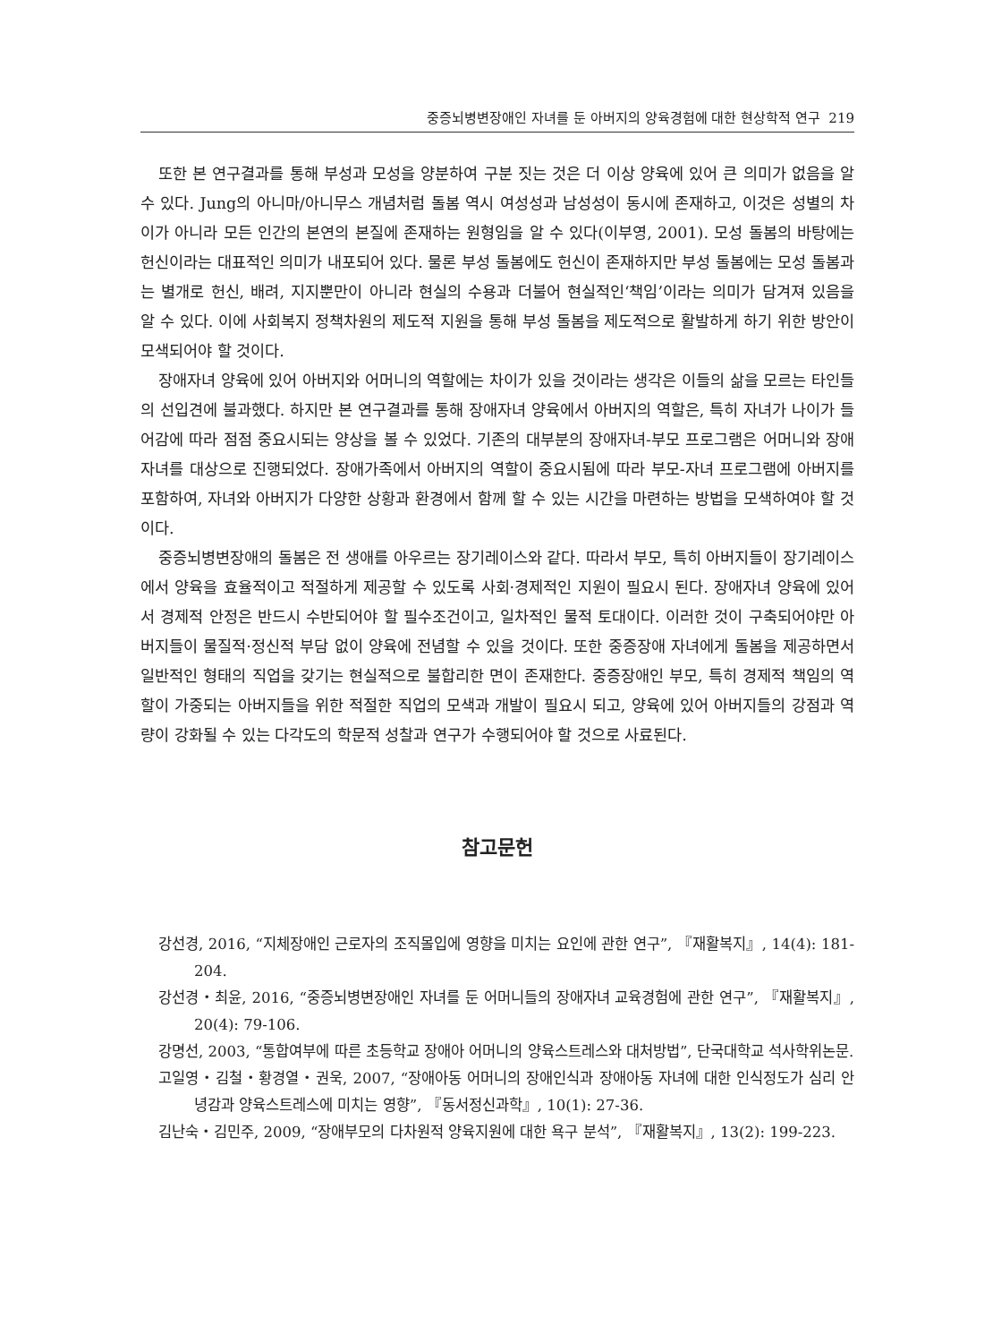중증뇌병변장애인 자녀를 둔 아버지의 양육경험에 대한 현상학적 연구 219
또한 본 연구결과를 통해 부성과 모성을 양분하여 구분 짓는 것은 더 이상 양육에 있어 큰 의미가 없음을 알 수 있다. Jung의 아니마/아니무스 개념처럼 돌봄 역시 여성성과 남성성이 동시에 존재하고, 이것은 성별의 차이가 아니라 모든 인간의 본연의 본질에 존재하는 원형임을 알 수 있다(이부영, 2001). 모성 돌봄의 바탕에는 헌신이라는 대표적인 의미가 내포되어 있다. 물론 부성 돌봄에도 헌신이 존재하지만 부성 돌봄에는 모성 돌봄과는 별개로 헌신, 배려, 지지뿐만이 아니라 현실의 수용과 더불어 현실적인‘책임’이라는 의미가 담겨져 있음을 알 수 있다. 이에 사회복지 정책차원의 제도적 지원을 통해 부성 돌봄을 제도적으로 활발하게 하기 위한 방안이 모색되어야 할 것이다.
장애자녀 양육에 있어 아버지와 어머니의 역할에는 차이가 있을 것이라는 생각은 이들의 삶을 모르는 타인들의 선입견에 불과했다. 하지만 본 연구결과를 통해 장애자녀 양육에서 아버지의 역할은, 특히 자녀가 나이가 들어감에 따라 점점 중요시되는 양상을 볼 수 있었다. 기존의 대부분의 장애자녀-부모 프로그램은 어머니와 장애자녀를 대상으로 진행되었다. 장애가족에서 아버지의 역할이 중요시됨에 따라 부모-자녀 프로그램에 아버지를 포함하여, 자녀와 아버지가 다양한 상황과 환경에서 함께 할 수 있는 시간을 마련하는 방법을 모색하여야 할 것이다.
중증뇌병변장애의 돌봄은 전 생애를 아우르는 장기레이스와 같다. 따라서 부모, 특히 아버지들이 장기레이스에서 양육을 효율적이고 적절하게 제공할 수 있도록 사회·경제적인 지원이 필요시 된다. 장애자녀 양육에 있어서 경제적 안정은 반드시 수반되어야 할 필수조건이고, 일차적인 물적 토대이다. 이러한 것이 구축되어야만 아버지들이 물질적·정신적 부담 없이 양육에 전념할 수 있을 것이다. 또한 중증장애 자녀에게 돌봄을 제공하면서 일반적인 형태의 직업을 갖기는 현실적으로 불합리한 면이 존재한다. 중증장애인 부모, 특히 경제적 책임의 역할이 가중되는 아버지들을 위한 적절한 직업의 모색과 개발이 필요시 되고, 양육에 있어 아버지들의 강점과 역량이 강화될 수 있는 다각도의 학문적 성찰과 연구가 수행되어야 할 것으로 사료된다.
참고문헌
강선경, 2016, “지체장애인 근로자의 조직몰입에 영향을 미치는 요인에 관한 연구”, 『재활복지』, 14(4): 181-204.
강선경・최윤, 2016, “중증뇌병변장애인 자녀를 둔 어머니들의 장애자녀 교육경험에 관한 연구”, 『재활복지』, 20(4): 79-106.
강명선, 2003, “통합여부에 따른 초등학교 장애아 어머니의 양육스트레스와 대처방법”, 단국대학교 석사학위논문.
고일영・김철・황경열・권욱, 2007, “장애아동 어머니의 장애인식과 장애아동 자녀에 대한 인식정도가 심리 안녕감과 양육스트레스에 미치는 영향”, 『동서정신과학』, 10(1): 27-36.
김난숙・김민주, 2009, “장애부모의 다차원적 양육지원에 대한 욕구 분석”, 『재활복지』, 13(2): 199-223.